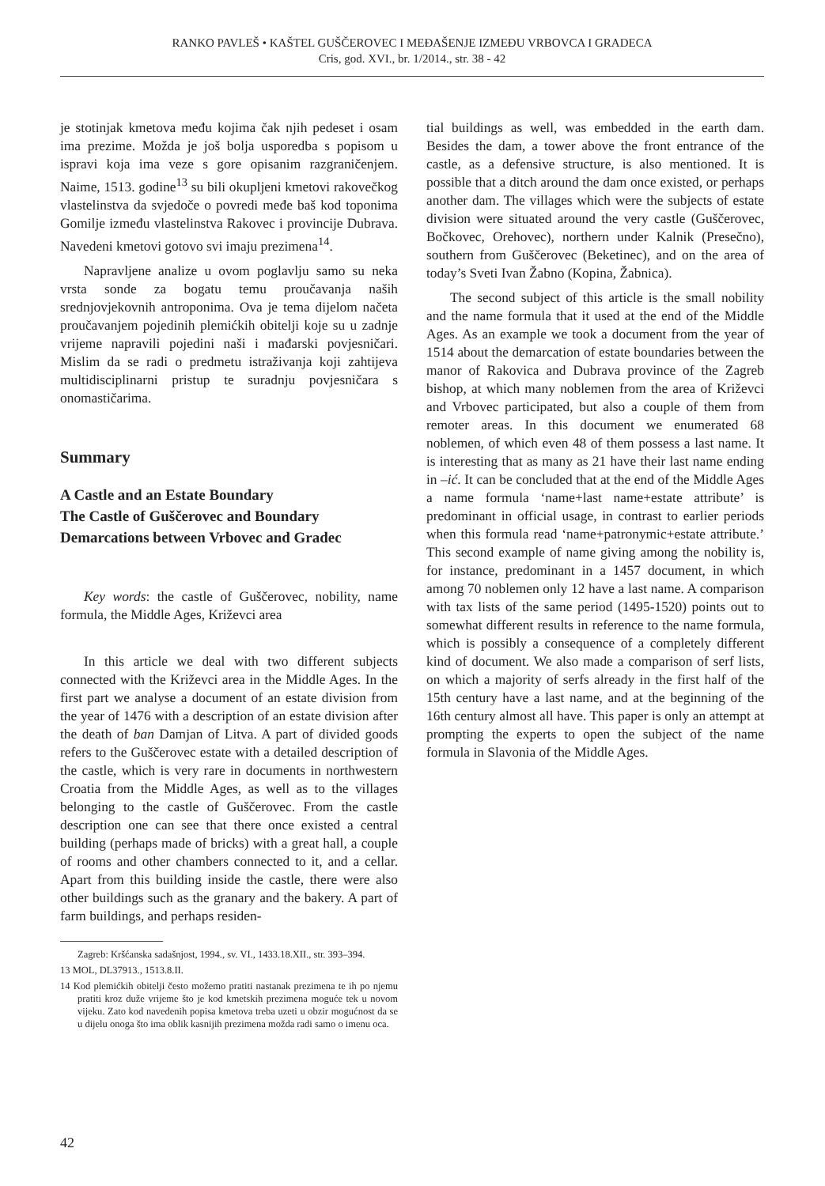RANKO PAVLEŠ • KAŠTEL GUŠČEROVEC I MEĐAŠENJE IZMEĐU VRBOVCA I GRADECA
Cris, god. XVI., br. 1/2014., str. 38 - 42
je stotinjak kmetova među kojima čak njih pedeset i osam ima prezime. Možda je još bolja usporedba s popisom u ispravi koja ima veze s gore opisanim razgraničenjem. Naime, 1513. godine<sup>13</sup> su bili okupljeni kmetovi rakovečkog vlastelinstva da svjedoče o povredi međe baš kod toponima Gomilje između vlastelinstva Rakovec i provincije Dubrava. Navedeni kmetovi gotovo svi imaju prezimena<sup>14</sup>.
Napravljene analize u ovom poglavlju samo su neka vrsta sonde za bogatu temu proučavanja naših srednjovjekovnih antroponima. Ova je tema dijelom načeta proučavanjem pojedinih plemićkih obitelji koje su u zadnje vrijeme napravili pojedini naši i mađarski povjesničari. Mislim da se radi o predmetu istraživanja koji zahtijeva multidisciplinarni pristup te suradnju povjesničara s onomastičarima.
Summary
A Castle and an Estate Boundary
The Castle of Guščerovec and Boundary
Demarcations between Vrbovec and Gradec
Key words: the castle of Guščerovec, nobility, name formula, the Middle Ages, Križevci area
In this article we deal with two different subjects connected with the Križevci area in the Middle Ages. In the first part we analyse a document of an estate division from the year of 1476 with a description of an estate division after the death of ban Damjan of Litva. A part of divided goods refers to the Guščerovec estate with a detailed description of the castle, which is very rare in documents in northwestern Croatia from the Middle Ages, as well as to the villages belonging to the castle of Guščerovec. From the castle description one can see that there once existed a central building (perhaps made of bricks) with a great hall, a couple of rooms and other chambers connected to it, and a cellar. Apart from this building inside the castle, there were also other buildings such as the granary and the bakery. A part of farm buildings, and perhaps residen-
Zagreb: Kršćanska sadašnjost, 1994., sv. VI., 1433.18.XII., str. 393–394.
13 MOL, DL37913., 1513.8.II.
14 Kod plemićkih obitelji često možemo pratiti nastanak prezimena te ih po njemu pratiti kroz duže vrijeme što je kod kmetskih prezimena moguće tek u novom vijeku. Zato kod navedenih popisa kmetova treba uzeti u obzir mogućnost da se u dijelu onoga što ima oblik kasnijih prezimena možda radi samo o imenu oca.
tial buildings as well, was embedded in the earth dam. Besides the dam, a tower above the front entrance of the castle, as a defensive structure, is also mentioned. It is possible that a ditch around the dam once existed, or perhaps another dam. The villages which were the subjects of estate division were situated around the very castle (Guščerovec, Bočkovec, Orehovec), northern under Kalnik (Presečno), southern from Guščerovec (Beketinec), and on the area of today’s Sveti Ivan Žabno (Kopina, Žabnica).
The second subject of this article is the small nobility and the name formula that it used at the end of the Middle Ages. As an example we took a document from the year of 1514 about the demarcation of estate boundaries between the manor of Rakovica and Dubrava province of the Zagreb bishop, at which many noblemen from the area of Križevci and Vrbovec participated, but also a couple of them from remoter areas. In this document we enumerated 68 noblemen, of which even 48 of them possess a last name. It is interesting that as many as 21 have their last name ending in –ić. It can be concluded that at the end of the Middle Ages a name formula ‘name+last name+estate attribute’ is predominant in official usage, in contrast to earlier periods when this formula read ‘name+patronymic+estate attribute.’ This second example of name giving among the nobility is, for instance, predominant in a 1457 document, in which among 70 noblemen only 12 have a last name. A comparison with tax lists of the same period (1495-1520) points out to somewhat different results in reference to the name formula, which is possibly a consequence of a completely different kind of document. We also made a comparison of serf lists, on which a majority of serfs already in the first half of the 15th century have a last name, and at the beginning of the 16th century almost all have. This paper is only an attempt at prompting the experts to open the subject of the name formula in Slavonia of the Middle Ages.
42